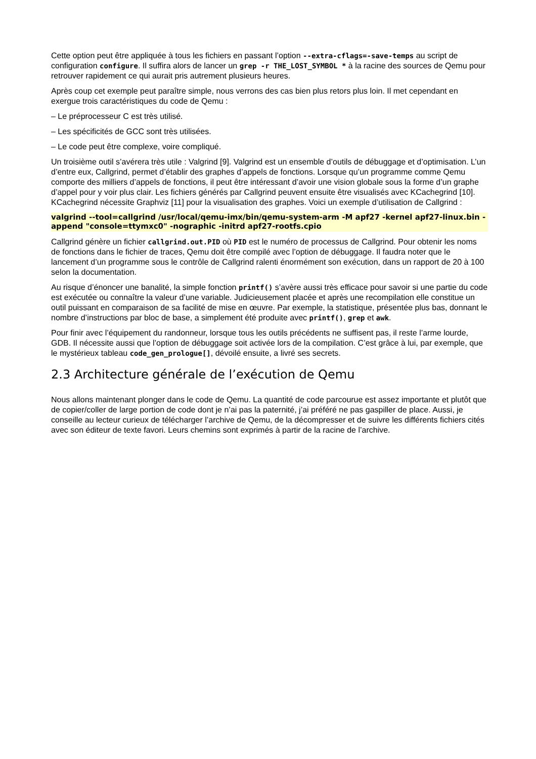Cette option peut être appliquée à tous les fichiers en passant l’option --extra-cflags=-save-temps au script de configuration configure. Il suffira alors de lancer un grep -r THE_LOST_SYMBOL * à la racine des sources de Qemu pour retrouver rapidement ce qui aurait pris autrement plusieurs heures.
Après coup cet exemple peut paraître simple, nous verrons des cas bien plus retors plus loin. Il met cependant en exergue trois caractéristiques du code de Qemu :
– Le préprocesseur C est très utilisé.
– Les spécificités de GCC sont très utilisées.
– Le code peut être complexe, voire compliqué.
Un troisième outil s’avérera très utile : Valgrind [9]. Valgrind est un ensemble d’outils de débuggage et d’optimisation. L’un d’entre eux, Callgrind, permet d’établir des graphes d’appels de fonctions. Lorsque qu’un programme comme Qemu comporte des milliers d’appels de fonctions, il peut être intéressant d’avoir une vision globale sous la forme d’un graphe d’appel pour y voir plus clair. Les fichiers générés par Callgrind peuvent ensuite être visualisés avec KCachegrind [10]. KCachegrind nécessite Graphviz [11] pour la visualisation des graphes. Voici un exemple d’utilisation de Callgrind :
valgrind --tool=callgrind /usr/local/qemu-imx/bin/qemu-system-arm -M apf27 -kernel apf27-linux.bin -append "console=ttymxc0" -nographic -initrd apf27-rootfs.cpio
Callgrind génère un fichier callgrind.out.PID où PID est le numéro de processus de Callgrind. Pour obtenir les noms de fonctions dans le fichier de traces, Qemu doit être compilé avec l’option de débuggage. Il faudra noter que le lancement d’un programme sous le contrôle de Callgrind ralenti énormément son exécution, dans un rapport de 20 à 100 selon la documentation.
Au risque d’énoncer une banalité, la simple fonction printf() s’avère aussi très efficace pour savoir si une partie du code est exécutée ou connaître la valeur d’une variable. Judicieusement placée et après une recompilation elle constitue un outil puissant en comparaison de sa facilité de mise en œuvre. Par exemple, la statistique, présentée plus bas, donnant le nombre d’instructions par bloc de base, a simplement été produite avec printf(), grep et awk.
Pour finir avec l’équipement du randonneur, lorsque tous les outils précédents ne suffisent pas, il reste l’arme lourde, GDB. Il nécessite aussi que l’option de débuggage soit activée lors de la compilation. C’est grâce à lui, par exemple, que le mystérieux tableau code_gen_prologue[], dévoilé ensuite, a livré ses secrets.
2.3 Architecture générale de l’exécution de Qemu
Nous allons maintenant plonger dans le code de Qemu. La quantité de code parcourue est assez importante et plutôt que de copier/coller de large portion de code dont je n’ai pas la paternité, j’ai préféré ne pas gaspiller de place. Aussi, je conseille au lecteur curieux de télécharger l’archive de Qemu, de la décompresser et de suivre les différents fichiers cités avec son éditeur de texte favori. Leurs chemins sont exprimés à partir de la racine de l’archive.